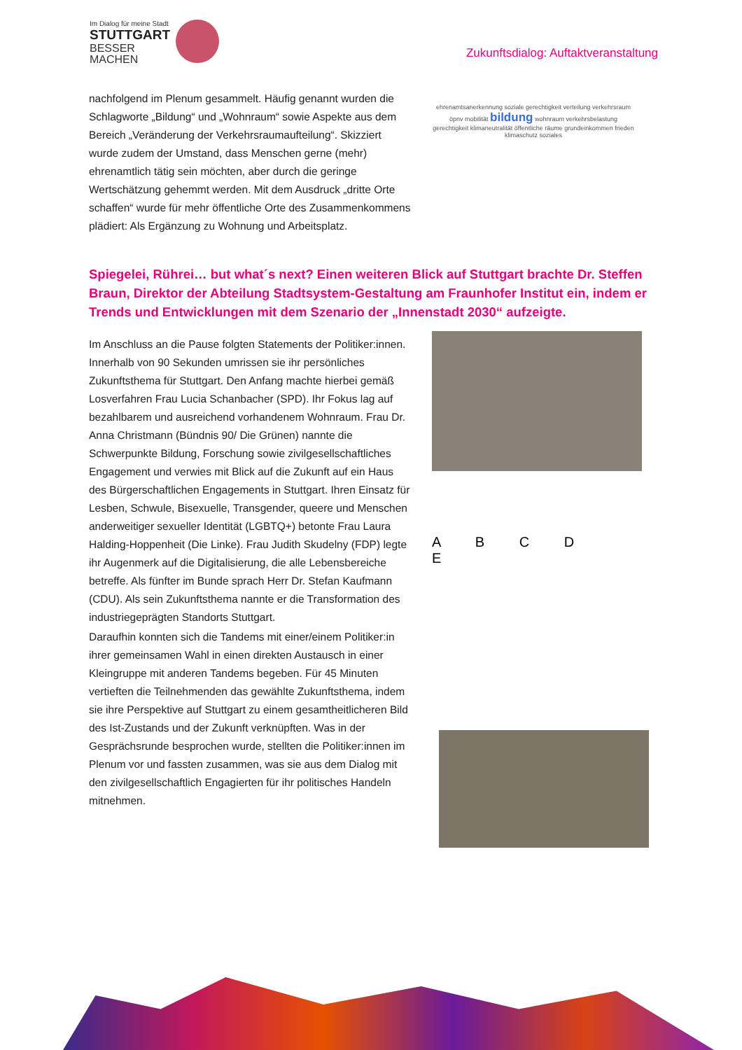Im Dialog für meine Stadt
STUTTGART
BESSER
MACHEN
Zukunftsdialog: Auftaktveranstaltung
nachfolgend im Plenum gesammelt. Häufig genannt wurden die Schlagworte „Bildung“ und „Wohnraum“ sowie Aspekte aus dem Bereich „Veränderung der Verkehrsraumaufteilung“. Skizziert wurde zudem der Umstand, dass Menschen gerne (mehr) ehrenamtlich tätig sein möchten, aber durch die geringe Wertschätzung gehemmt werden. Mit dem Ausdruck „dritte Orte schaffen“ wurde für mehr öffentliche Orte des Zusammenkommens plädiert: Als Ergänzung zu Wohnung und Arbeitsplatz.
ehrenamtsanerkennung soziale gerechtigkeit verteilung verkehrsraum öpnv mobilität bildung wohnraum verkehrsbelastung gerechtigkeit klimaneutralität öffentliche räume grundeinkommen frieden klimaschutz soziales
Spiegelei, Rührei… but what´s next? Einen weiteren Blick auf Stuttgart brachte Dr. Steffen Braun, Direktor der Abteilung Stadtsystem-Gestaltung am Fraunhofer Institut ein, indem er Trends und Entwicklungen mit dem Szenario der „Innenstadt 2030“ aufzeigte.
Im Anschluss an die Pause folgten Statements der Politiker:innen. Innerhalb von 90 Sekunden umrissen sie ihr persönliches Zukunftsthema für Stuttgart. Den Anfang machte hierbei gemäß Losverfahren Frau Lucia Schanbacher (SPD). Ihr Fokus lag auf bezahlbarem und ausreichend vorhandenem Wohnraum. Frau Dr. Anna Christmann (Bündnis 90/ Die Grünen) nannte die Schwerpunkte Bildung, Forschung sowie zivilgesellschaftliches Engagement und verwies mit Blick auf die Zukunft auf ein Haus des Bürgerschaftlichen Engagements in Stuttgart. Ihren Einsatz für Lesben, Schwule, Bisexuelle, Transgender, queere und Menschen anderweitiger sexueller Identität (LGBTQ+) betonte Frau Laura Halding-Hoppenheit (Die Linke). Frau Judith Skudelny (FDP) legte ihr Augenmerk auf die Digitalisierung, die alle Lebensbereiche betreffe. Als fünfter im Bunde sprach Herr Dr. Stefan Kaufmann (CDU). Als sein Zukunftsthema nannte er die Transformation des industriegeprägten Standorts Stuttgart.
Daraufhin konnten sich die Tandems mit einer/einem Politiker:in ihrer gemeinsamen Wahl in einen direkten Austausch in einer Kleingruppe mit anderen Tandems begeben. Für 45 Minuten vertieften die Teilnehmenden das gewählte Zukunftsthema, indem sie ihre Perspektive auf Stuttgart zu einem gesamtheitlicheren Bild des Ist-Zustands und der Zukunft verknüpften. Was in der Gesprächsrunde besprochen wurde, stellten die Politiker:innen im Plenum vor und fassten zusammen, was sie aus dem Dialog mit den zivilgesellschaftlich Engagierten für ihr politisches Handeln mitnehmen.
A B C D E